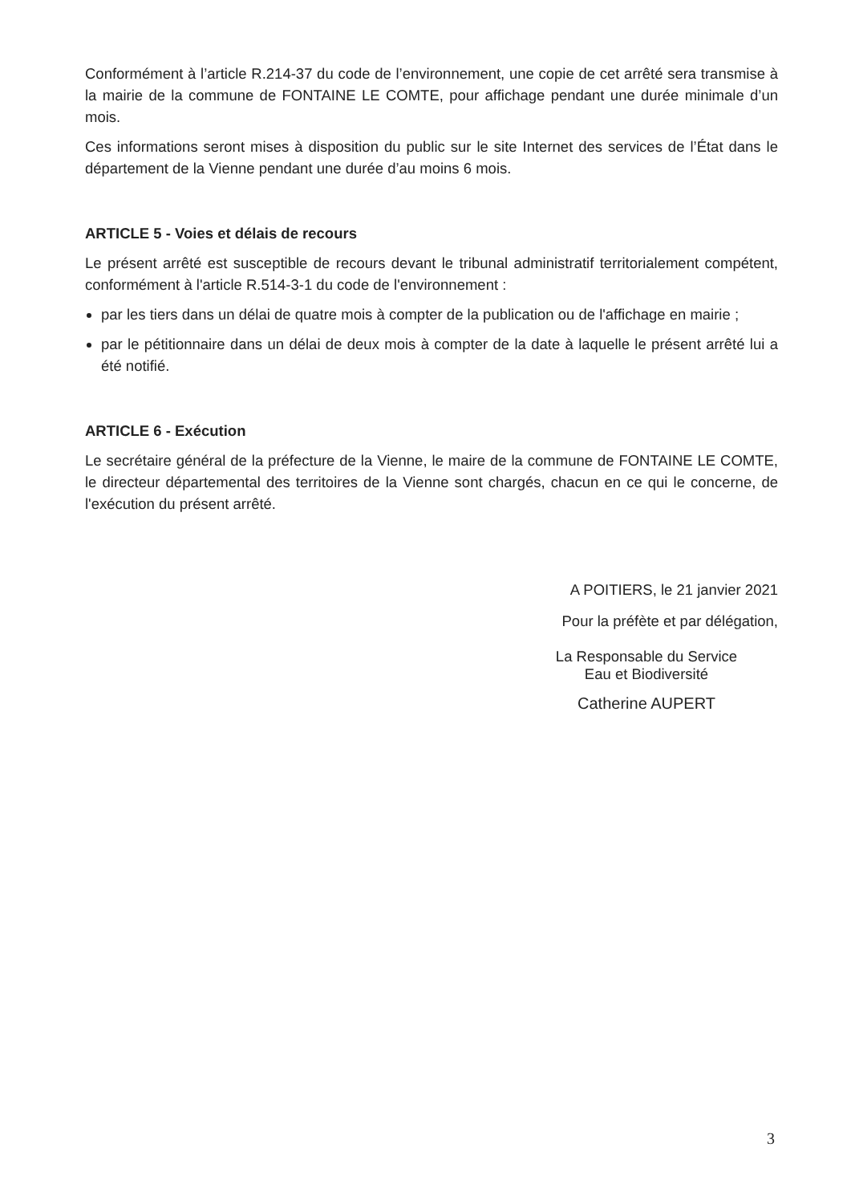Conformément à l’article R.214-37 du code de l’environnement, une copie de cet arrêté sera transmise à la mairie de la commune de FONTAINE LE COMTE, pour affichage pendant une durée minimale d’un mois.
Ces informations seront mises à disposition du public sur le site Internet des services de l’État dans le département de la Vienne pendant une durée d’au moins 6 mois.
ARTICLE 5 - Voies et délais de recours
Le présent arrêté est susceptible de recours devant le tribunal administratif territorialement compétent, conformément à l'article R.514-3-1 du code de l'environnement :
par les tiers dans un délai de quatre mois à compter de la publication ou de l'affichage en mairie ;
par le pétitionnaire dans un délai de deux mois à compter de la date à laquelle le présent arrêté lui a été notifié.
ARTICLE 6 - Exécution
Le secrétaire général de la préfecture de la Vienne, le maire de la commune de FONTAINE LE COMTE, le directeur départemental des territoires de la Vienne sont chargés, chacun en ce qui le concerne, de l'exécution du présent arrêté.
A POITIERS, le 21 janvier 2021
Pour la préfète et par délégation,
La Responsable du Service
Eau et Biodiversité
Catherine AUPERT
3